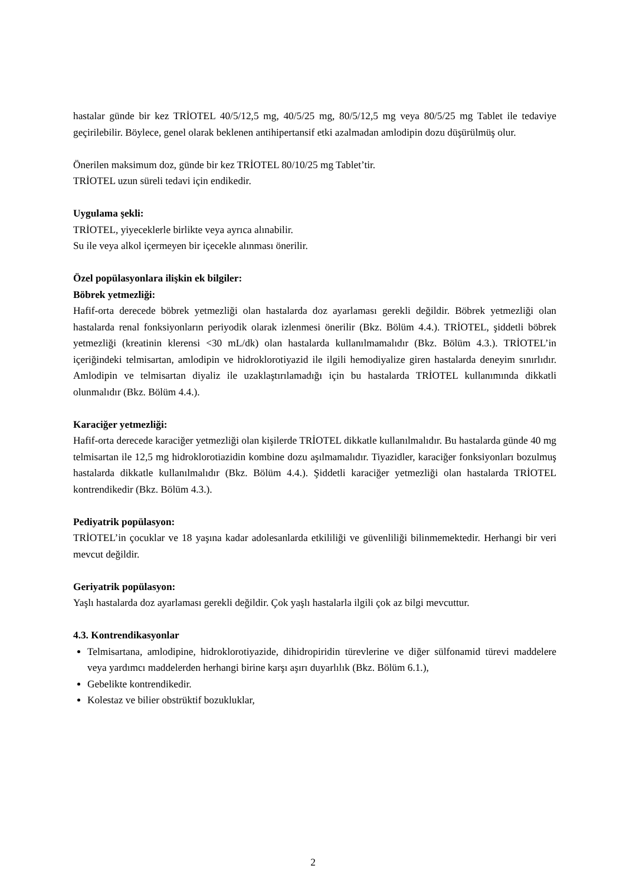hastalar günde bir kez TRİOTEL 40/5/12,5 mg, 40/5/25 mg, 80/5/12,5 mg veya 80/5/25 mg Tablet ile tedaviye geçirilebilir. Böylece, genel olarak beklenen antihipertansif etki azalmadan amlodipin dozu düşürülmüş olur.
Önerilen maksimum doz, günde bir kez TRİOTEL 80/10/25 mg Tablet’tir.
TRİOTEL uzun süreli tedavi için endikedir.
Uygulama şekli:
TRİOTEL, yiyeceklerle birlikte veya ayrıca alınabilir.
Su ile veya alkol içermeyen bir içecekle alınması önerilir.
Özel popülasyonlara ilişkin ek bilgiler:
Böbrek yetmezliği:
Hafif-orta derecede böbrek yetmezliği olan hastalarda doz ayarlaması gerekli değildir. Böbrek yetmezliği olan hastalarda renal fonksiyonların periyodik olarak izlenmesi önerilir (Bkz. Bölüm 4.4.). TRİOTEL, şiddetli böbrek yetmezliği (kreatinin klerensi <30 mL/dk) olan hastalarda kullanılmamalıdır (Bkz. Bölüm 4.3.). TRİOTEL’in içeriğindeki telmisartan, amlodipin ve hidroklorotiyazid ile ilgili hemodiyalize giren hastalarda deneyim sınırlıdır. Amlodipin ve telmisartan diyaliz ile uzaklaştırılamadığı için bu hastalarda TRİOTEL kullanımında dikkatli olunmalıdır (Bkz. Bölüm 4.4.).
Karaciğer yetmezliği:
Hafif-orta derecede karaciğer yetmezliği olan kişilerde TRİOTEL dikkatle kullanılmalıdır. Bu hastalarda günde 40 mg telmisartan ile 12,5 mg hidroklorotiazidin kombine dozu aşılmamalıdır. Tiyazidler, karaciğer fonksiyonları bozulmuş hastalarda dikkatle kullanılmalıdır (Bkz. Bölüm 4.4.). Şiddetli karaciğer yetmezliği olan hastalarda TRİOTEL kontrendikedir (Bkz. Bölüm 4.3.).
Pediyatrik popülasyon:
TRİOTEL’in çocuklar ve 18 yaşına kadar adolesanlarda etkililiği ve güvenliliği bilinmemektedir. Herhangi bir veri mevcut değildir.
Geriyatrik popülasyon:
Yaşlı hastalarda doz ayarlaması gerekli değildir. Çok yaşlı hastalarla ilgili çok az bilgi mevcuttur.
4.3. Kontrendikasyonlar
Telmisartana, amlodipine, hidroklorotiyazide, dihidropiridin türevlerine ve diğer sülfonamid türevi maddelere veya yardımcı maddelerden herhangi birine karşı aşırı duyarlılık (Bkz. Bölüm 6.1.),
Gebelikte kontrendikedir.
Kolestaz ve bilier obstrüktif bozukluklar,
2